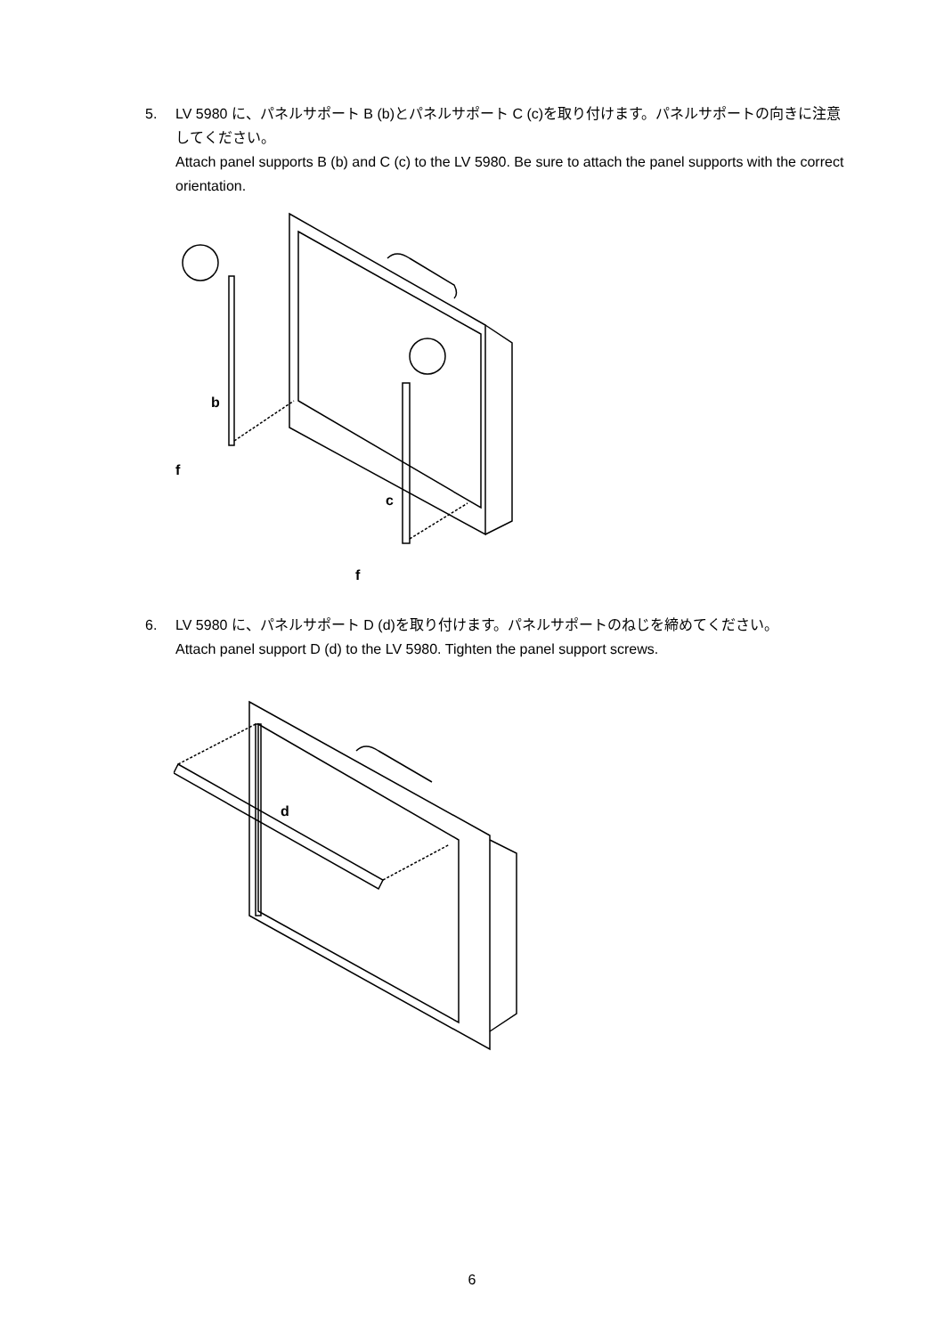5. LV 5980 に、パネルサポート B (b)とパネルサポート C (c)を取り付けます。パネルサポートの向きに注意してください。
Attach panel supports B (b) and C (c) to the LV 5980. Be sure to attach the panel supports with the correct orientation.
b
f
c
f
6. LV 5980 に、パネルサポート D (d)を取り付けます。パネルサポートのねじを締めてください。
Attach panel support D (d) to the LV 5980. Tighten the panel support screws.
d
6